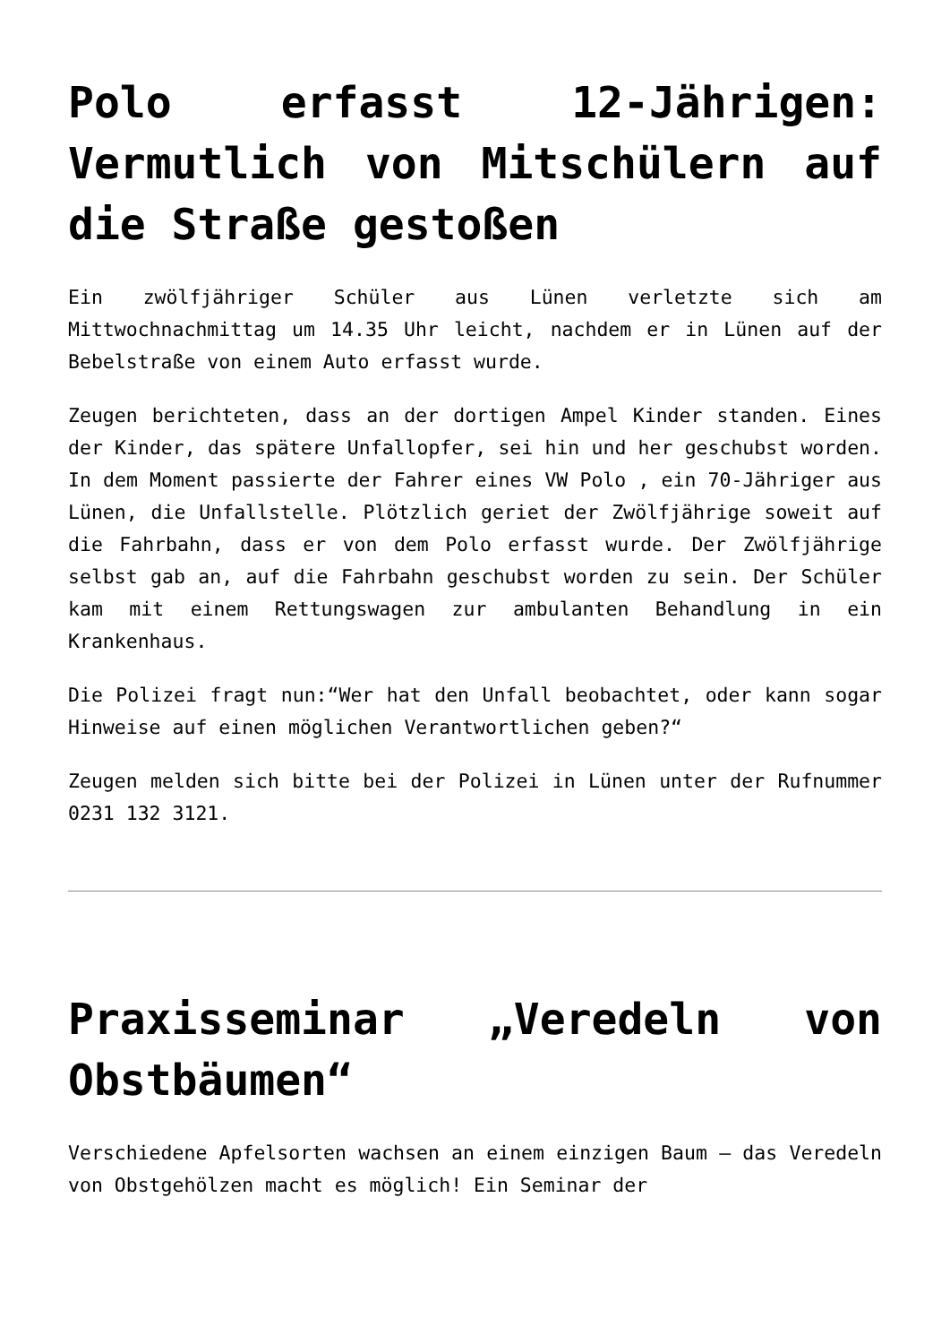Polo erfasst 12-Jährigen: Vermutlich von Mitschülern auf die Straße gestoßen
Ein zwölfjähriger Schüler aus Lünen verletzte sich am Mittwochnachmittag um 14.35 Uhr leicht, nachdem er in Lünen auf der Bebelstraße von einem Auto erfasst wurde.
Zeugen berichteten, dass an der dortigen Ampel Kinder standen. Eines der Kinder, das spätere Unfallopfer, sei hin und her geschubst worden. In dem Moment passierte der Fahrer eines VW Polo , ein 70-Jähriger aus Lünen, die Unfallstelle. Plötzlich geriet der Zwölfjährige soweit auf die Fahrbahn, dass er von dem Polo erfasst wurde. Der Zwölfjährige selbst gab an, auf die Fahrbahn geschubst worden zu sein. Der Schüler kam mit einem Rettungswagen zur ambulanten Behandlung in ein Krankenhaus.
Die Polizei fragt nun:“Wer hat den Unfall beobachtet, oder kann sogar Hinweise auf einen möglichen Verantwortlichen geben?“
Zeugen melden sich bitte bei der Polizei in Lünen unter der Rufnummer 0231 132 3121.
Praxisseminar „Veredeln von Obstbäumen“
Verschiedene Apfelsorten wachsen an einem einzigen Baum – das Veredeln von Obstgehölzen macht es möglich! Ein Seminar der